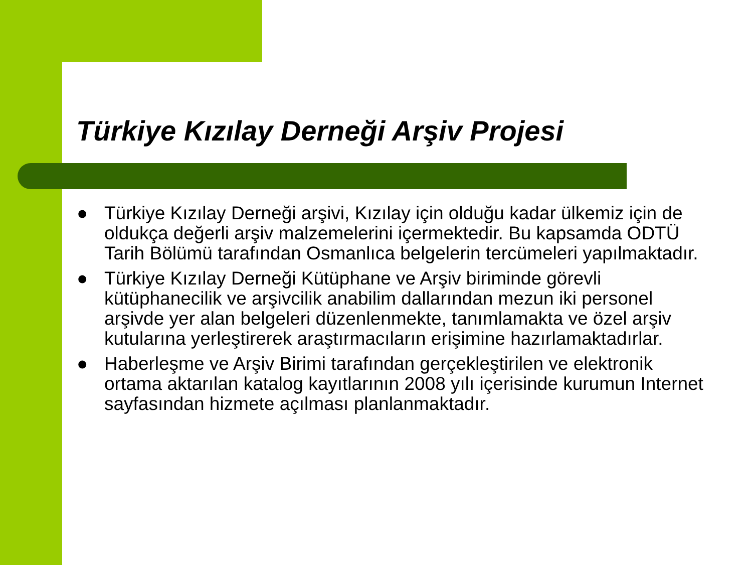Türkiye Kızılay Derneği Arşiv Projesi
● Türkiye Kızılay Derneği arşivi, Kızılay için olduğu kadar ülkemiz için de oldukça değerli arşiv malzemelerini içermektedir. Bu kapsamda ODTÜ Tarih Bölümü tarafından Osmanlıca belgelerin tercümeleri yapılmaktadır.
● Türkiye Kızılay Derneği Kütüphane ve Arşiv biriminde görevli kütüphanecilik ve arşivcilik anabilim dallarından mezun iki personel arşivde yer alan belgeleri düzenlenmekte, tanımlamakta ve özel arşiv kutularına yerleştirerek araştırmacıların erişimine hazırlamaktadırlar.
● Haberleşme ve Arşiv Birimi tarafından gerçekleştirilen ve elektronik ortama aktarılan katalog kayıtlarının 2008 yılı içerisinde kurumun Internet sayfasından hizmete açılması planlanmaktadır.